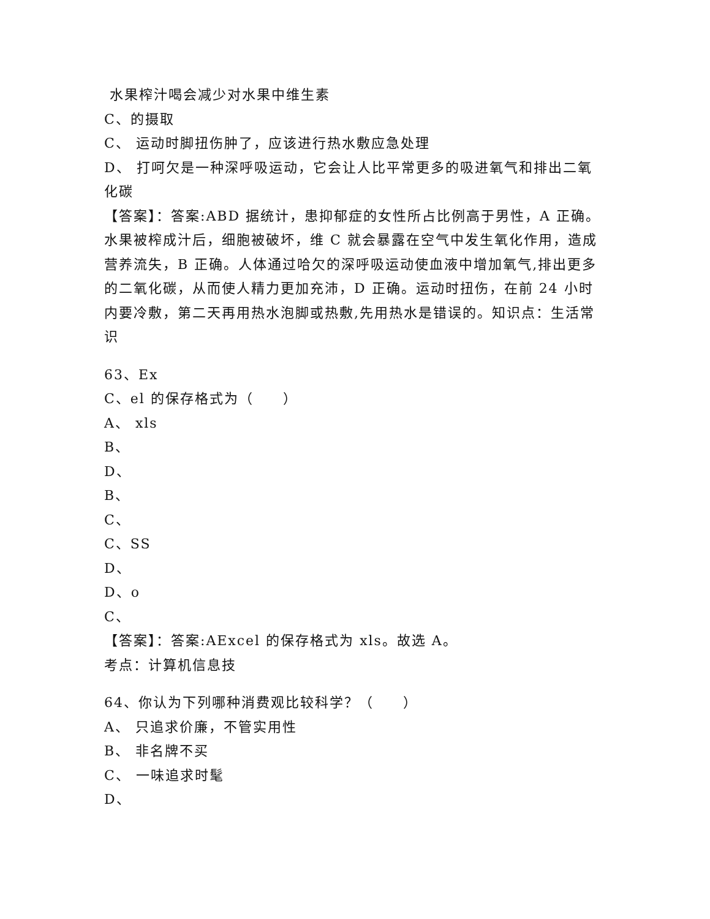水果榨汁喝会减少对水果中维生素
C、的摄取
C、 运动时脚扭伤肿了，应该进行热水敷应急处理
D、 打呵欠是一种深呼吸运动，它会让人比平常更多的吸进氧气和排出二氧化碳
【答案】：答案:ABD 据统计，患抑郁症的女性所占比例高于男性，A 正确。水果被榨成汁后，细胞被破坏，维 C 就会暴露在空气中发生氧化作用，造成营养流失，B 正确。人体通过哈欠的深呼吸运动使血液中增加氧气,排出更多的二氧化碳，从而使人精力更加充沛，D 正确。运动时扭伤，在前 24 小时内要冷敷，第二天再用热水泡脚或热敷,先用热水是错误的。知识点：生活常识
63、Ex
C、el 的保存格式为（　　）
A、 xls
B、
D、
B、
C、
C、SS
D、
D、o
C、
【答案】：答案:AExcel 的保存格式为 xls。故选 A。
考点：计算机信息技
64、你认为下列哪种消费观比较科学？（　　）
A、 只追求价廉，不管实用性
B、 非名牌不买
C、 一味追求时髦
D、